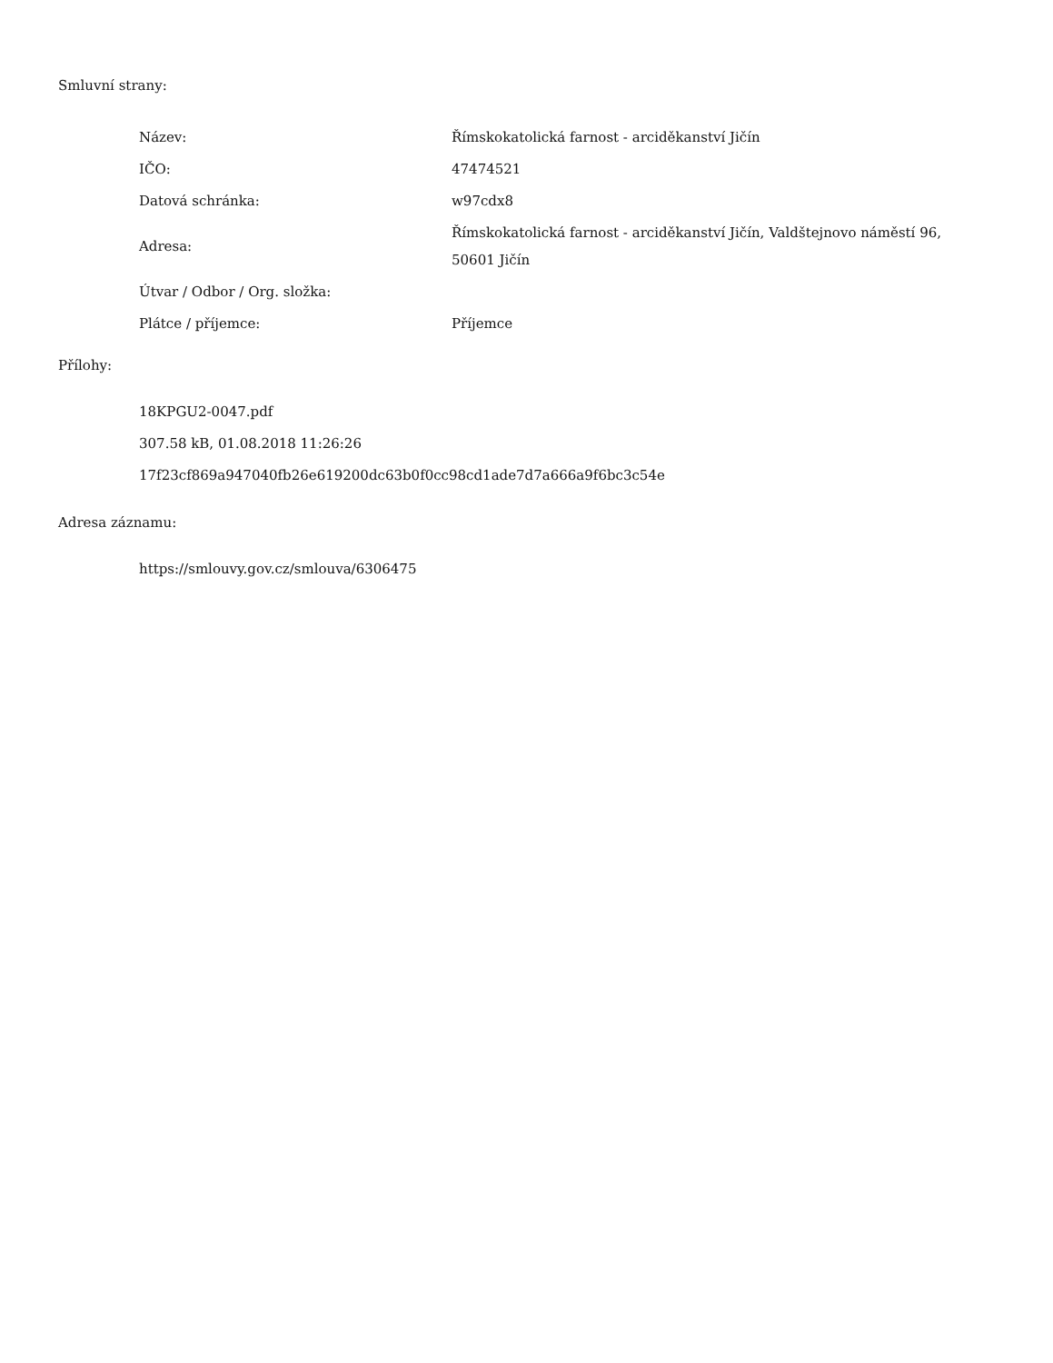Smluvní strany:
| Název: | Římskokatolická farnost - arciděkanství Jičín |
| IČO: | 47474521 |
| Datová schránka: | w97cdx8 |
| Adresa: | Římskokatolická farnost - arciděkanství Jičín, Valdštejnovo náměstí 96, 50601 Jičín |
| Útvar / Odbor / Org. složka: | |
| Plátce / příjemce: | Příjemce |
Přílohy:
18KPGU2-0047.pdf
307.58 kB, 01.08.2018 11:26:26
17f23cf869a947040fb26e619200dc63b0f0cc98cd1ade7d7a666a9f6bc3c54e
Adresa záznamu:
https://smlouvy.gov.cz/smlouva/6306475